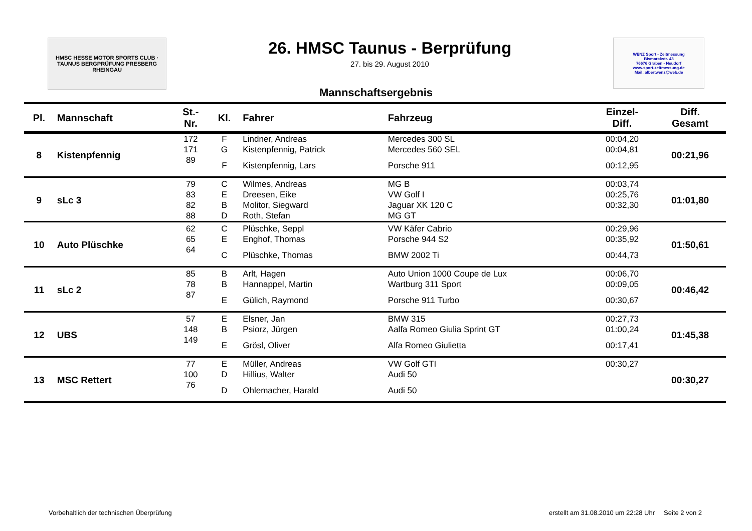HMSC HESSE MOTOR SPORTS CLUB · TAUNUS BERGPRÜFUNG PRESBERG RHEINGAU
26. HMSC Taunus - Berprüfung
27. bis 29. August 2010
WENZ Sport - Zeitmessung
Bismarckstr. 43
76676 Graben - Neudorf
www.sport-zeitmessung.de
Mail: albertwenz@web.de
Mannschaftsergebnis
| Pl. | Mannschaft | St.- Nr. | Kl. | Fahrer | Fahrzeug | Einzel- Diff. | Diff. Gesamt |
| --- | --- | --- | --- | --- | --- | --- | --- |
| 8 | Kistenpfennig | 172 | F | Lindner, Andreas | Mercedes 300 SL | 00:04,20 | 00:21,96 |
| | | 171 | G | Kistenpfennig, Patrick | Mercedes 560 SEL | 00:04,81 | |
| | | 89 | F | Kistenpfennig, Lars | Porsche 911 | 00:12,95 | |
| 9 | sLc 3 | 79 | C | Wilmes, Andreas | MG B | 00:03,74 | 01:01,80 |
| | | 83 | E | Dreesen, Eike | VW Golf I | 00:25,76 | |
| | | 82 | B | Molitor, Siegward | Jaguar XK 120 C | 00:32,30 | |
| | | 88 | D | Roth, Stefan | MG GT | | |
| 10 | Auto Plüschke | 62 | C | Plüschke, Seppl | VW Käfer Cabrio | 00:29,96 | 01:50,61 |
| | | 65 | E | Enghof, Thomas | Porsche 944 S2 | 00:35,92 | |
| | | 64 | C | Plüschke, Thomas | BMW 2002 Ti | 00:44,73 | |
| 11 | sLc 2 | 85 | B | Arlt, Hagen | Auto Union 1000 Coupe de Lux | 00:06,70 | 00:46,42 |
| | | 78 | B | Hannappel, Martin | Wartburg 311 Sport | 00:09,05 | |
| | | 87 | E | Gülich, Raymond | Porsche 911 Turbo | 00:30,67 | |
| 12 | UBS | 57 | E | Elsner, Jan | BMW 315 | 00:27,73 | 01:45,38 |
| | | 148 | B | Psiorz, Jürgen | Aalfa Romeo Giulia Sprint GT | 01:00,24 | |
| | | 149 | E | Grösl, Oliver | Alfa Romeo Giulietta | 00:17,41 | |
| 13 | MSC Rettert | 77 | E | Müller, Andreas | VW Golf GTI | 00:30,27 | 00:30,27 |
| | | 100 | D | Hillius, Walter | Audi 50 | | |
| | | 76 | D | Ohlemacher, Harald | Audi 50 | | |
Vorbehaltlich der technischen Überprüfung erstellt am 31.08.2010 um 22:28 Uhr Seite 2 von 2